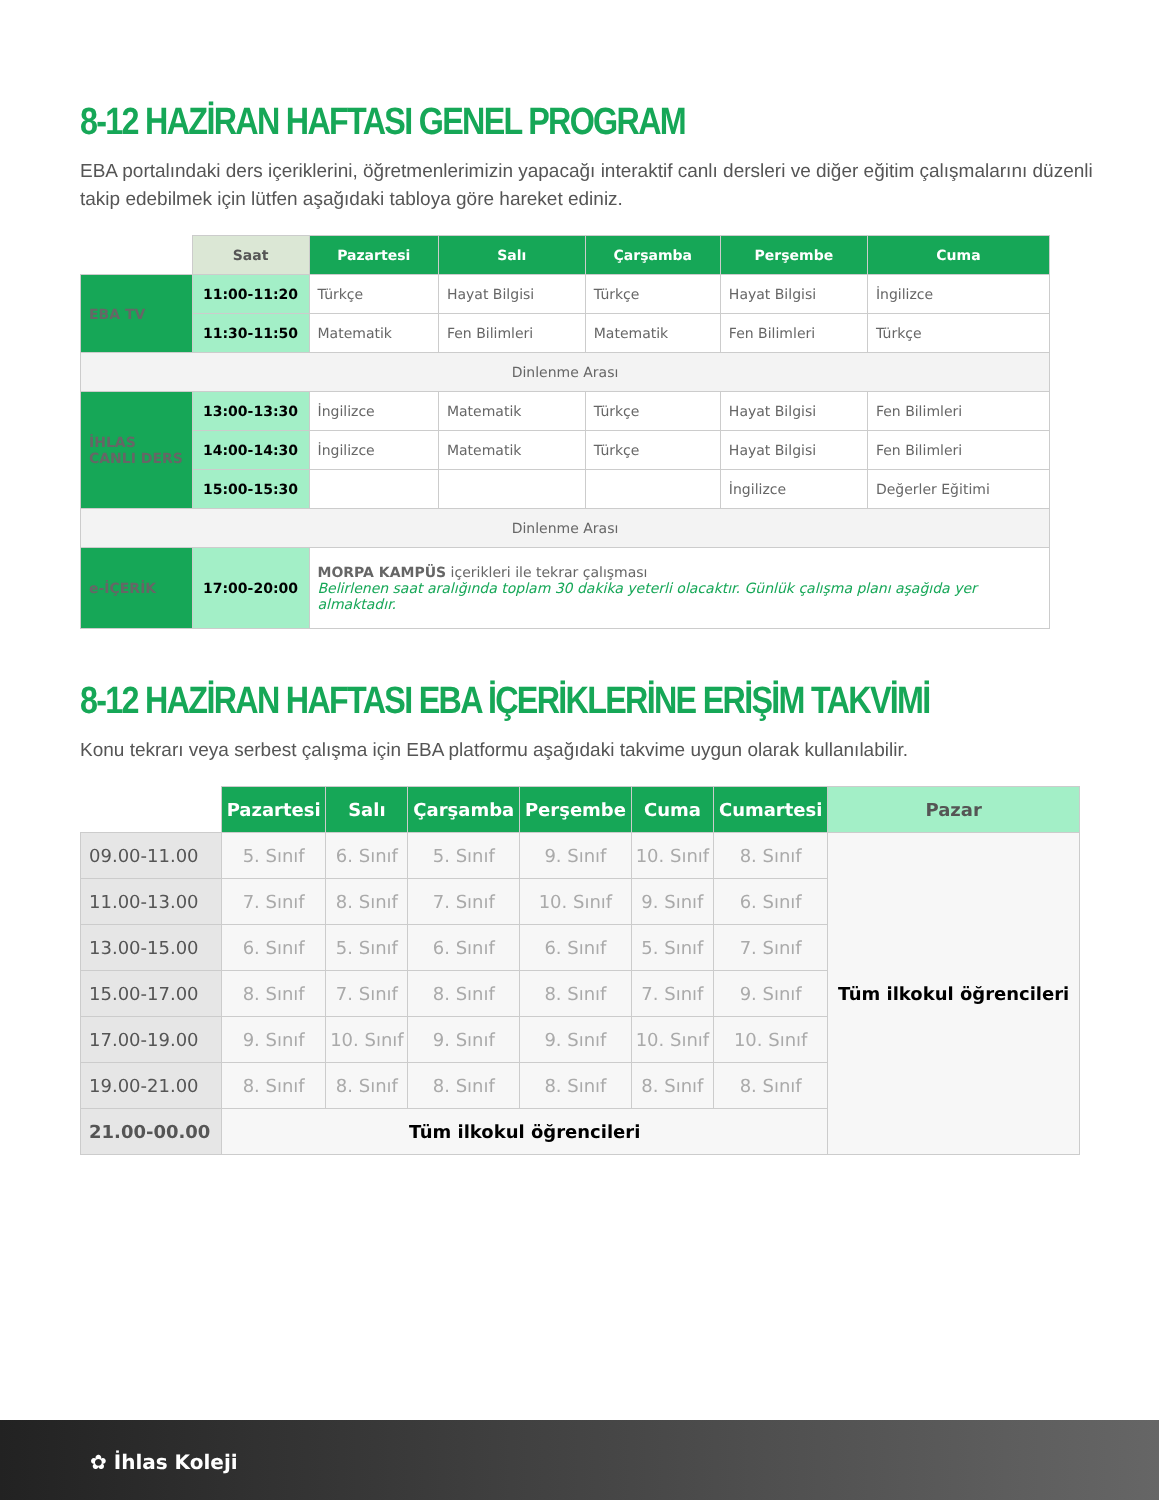8-12 HAZİRAN HAFTASI GENEL PROGRAM
EBA portalındaki ders içeriklerini, öğretmenlerimizin yapacağı interaktif canlı dersleri ve diğer eğitim çalışmalarını düzenli takip edebilmek için lütfen aşağıdaki tabloya göre hareket ediniz.
| | Saat | Pazartesi | Salı | Çarşamba | Perşembe | Cuma |
| --- | --- | --- | --- | --- | --- | --- |
| EBA TV | 11:00-11:20 | Türkçe | Hayat Bilgisi | Türkçe | Hayat Bilgisi | İngilizce |
| | 11:30-11:50 | Matematik | Fen Bilimleri | Matematik | Fen Bilimleri | Türkçe |
| Dinlenme Arası | | | | | | |
| İHLAS CANLI DERS | 13:00-13:30 | İngilizce | Matematik | Türkçe | Hayat Bilgisi | Fen Bilimleri |
| | 14:00-14:30 | İngilizce | Matematik | Türkçe | Hayat Bilgisi | Fen Bilimleri |
| | 15:00-15:30 | | | | İngilizce | Değerler Eğitimi |
| Dinlenme Arası | | | | | | |
| e-İÇERİK | 17:00-20:00 | MORPA KAMPÜS içerikleri ile tekrar çalışması Belirlenen saat aralığında toplam 30 dakika yeterli olacaktır. Günlük çalışma planı aşağıda yer almaktadır. | | | | |
8-12 HAZİRAN HAFTASI EBA İÇERİKLERİNE ERİŞİM TAKVİMİ
Konu tekrarı veya serbest çalışma için EBA platformu aşağıdaki takvime uygun olarak kullanılabilir.
| | Pazartesi | Salı | Çarşamba | Perşembe | Cuma | Cumartesi | Pazar |
| --- | --- | --- | --- | --- | --- | --- | --- |
| 09.00-11.00 | 5. Sınıf | 6. Sınıf | 5. Sınıf | 9. Sınıf | 10. Sınıf | 8. Sınıf | Tüm ilkokul öğrencileri |
| 11.00-13.00 | 7. Sınıf | 8. Sınıf | 7. Sınıf | 10. Sınıf | 9. Sınıf | 6. Sınıf | |
| 13.00-15.00 | 6. Sınıf | 5. Sınıf | 6. Sınıf | 6. Sınıf | 5. Sınıf | 7. Sınıf | |
| 15.00-17.00 | 8. Sınıf | 7. Sınıf | 8. Sınıf | 8. Sınıf | 7. Sınıf | 9. Sınıf | |
| 17.00-19.00 | 9. Sınıf | 10. Sınıf | 9. Sınıf | 9. Sınıf | 10. Sınıf | 10. Sınıf | |
| 19.00-21.00 | 8. Sınıf | 8. Sınıf | 8. Sınıf | 8. Sınıf | 8. Sınıf | 8. Sınıf | |
| 21.00-00.00 | Tüm ilkokul öğrencileri | | | | | | |
✿ İhlas Koleji